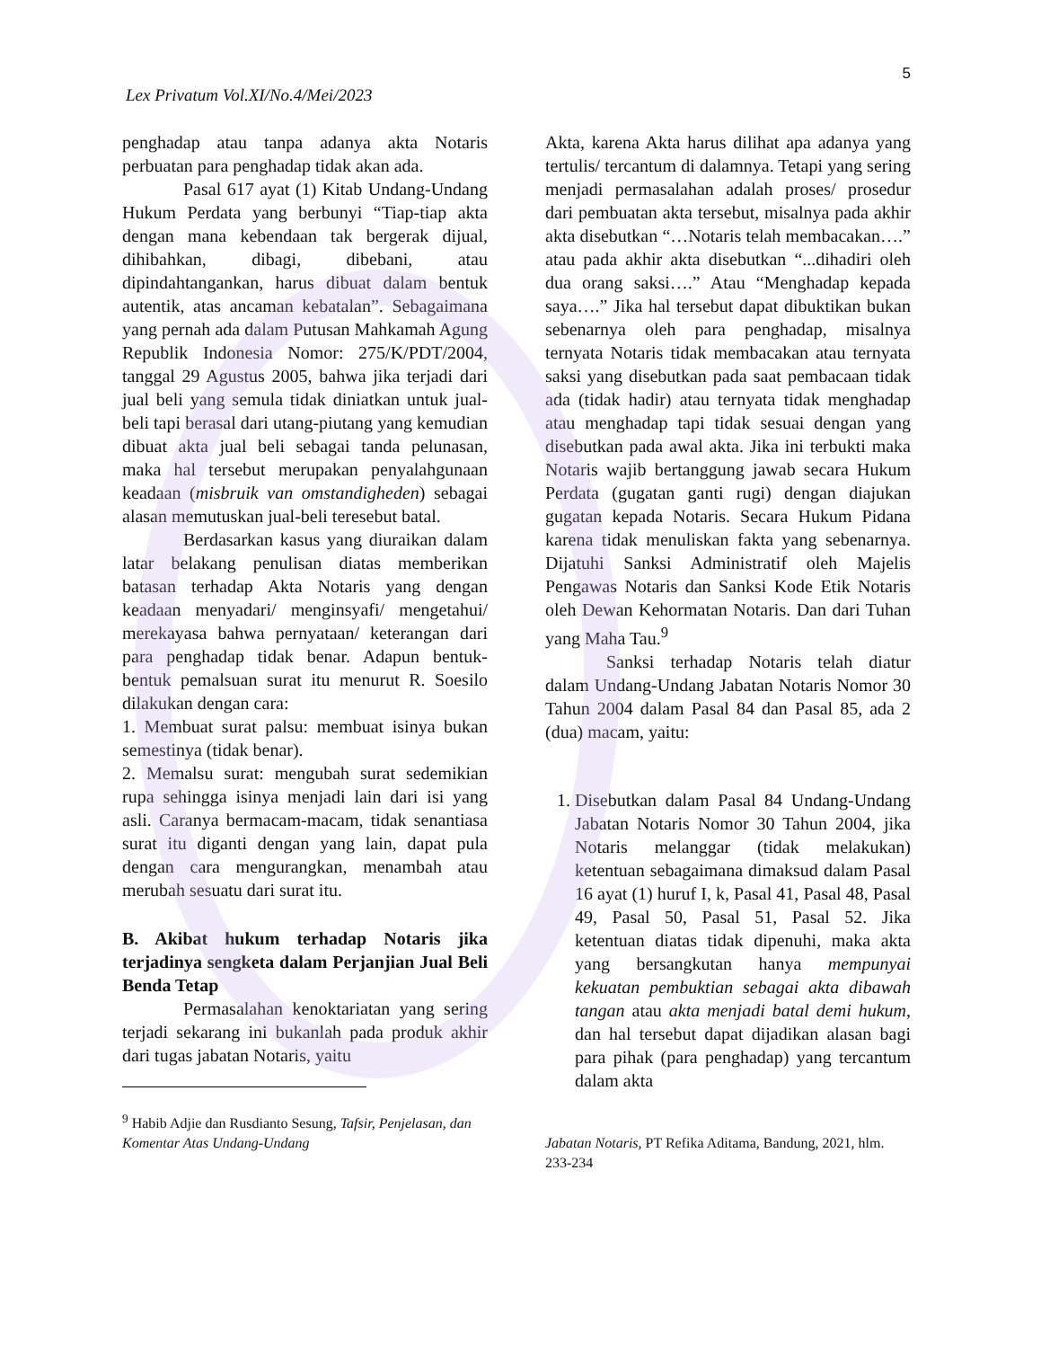5
Lex Privatum Vol.XI/No.4/Mei/2023
penghadap atau tanpa adanya akta Notaris perbuatan para penghadap tidak akan ada.
Pasal 617 ayat (1) Kitab Undang-Undang Hukum Perdata yang berbunyi “Tiap-tiap akta dengan mana kebendaan tak bergerak dijual, dihibahkan, dibagi, dibebani, atau dipindahtangankan, harus dibuat dalam bentuk autentik, atas ancaman kebatalan”. Sebagaimana yang pernah ada dalam Putusan Mahkamah Agung Republik Indonesia Nomor: 275/K/PDT/2004, tanggal 29 Agustus 2005, bahwa jika terjadi dari jual beli yang semula tidak diniatkan untuk jual-beli tapi berasal dari utang-piutang yang kemudian dibuat akta jual beli sebagai tanda pelunasan, maka hal tersebut merupakan penyalahgunaan keadaan (misbruik van omstandigheden) sebagai alasan memutuskan jual-beli teresebut batal.
Berdasarkan kasus yang diuraikan dalam latar belakang penulisan diatas memberikan batasan terhadap Akta Notaris yang dengan keadaan menyadari/ menginsyafi/ mengetahui/ merekayasa bahwa pernyataan/ keterangan dari para penghadap tidak benar. Adapun bentuk-bentuk pemalsuan surat itu menurut R. Soesilo dilakukan dengan cara:
1. Membuat surat palsu: membuat isinya bukan semestinya (tidak benar).
2. Memalsu surat: mengubah surat sedemikian rupa sehingga isinya menjadi lain dari isi yang asli. Caranya bermacam-macam, tidak senantiasa surat itu diganti dengan yang lain, dapat pula dengan cara mengurangkan, menambah atau merubah sesuatu dari surat itu.
B. Akibat hukum terhadap Notaris jika terjadinya sengketa dalam Perjanjian Jual Beli Benda Tetap
Permasalahan kenoktariatan yang sering terjadi sekarang ini bukanlah pada produk akhir dari tugas jabatan Notaris, yaitu
<sup>9</sup> Habib Adjie dan Rusdianto Sesung, Tafsir, Penjelasan, dan Komentar Atas Undang-Undang
Akta, karena Akta harus dilihat apa adanya yang tertulis/ tercantum di dalamnya. Tetapi yang sering menjadi permasalahan adalah proses/ prosedur dari pembuatan akta tersebut, misalnya pada akhir akta disebutkan “…Notaris telah membacakan….” atau pada akhir akta disebutkan “...dihadiri oleh dua orang saksi….” Atau “Menghadap kepada saya….” Jika hal tersebut dapat dibuktikan bukan sebenarnya oleh para penghadap, misalnya ternyata Notaris tidak membacakan atau ternyata saksi yang disebutkan pada saat pembacaan tidak ada (tidak hadir) atau ternyata tidak menghadap atau menghadap tapi tidak sesuai dengan yang disebutkan pada awal akta. Jika ini terbukti maka Notaris wajib bertanggung jawab secara Hukum Perdata (gugatan ganti rugi) dengan diajukan gugatan kepada Notaris. Secara Hukum Pidana karena tidak menuliskan fakta yang sebenarnya. Dijatuhi Sanksi Administratif oleh Majelis Pengawas Notaris dan Sanksi Kode Etik Notaris oleh Dewan Kehormatan Notaris. Dan dari Tuhan yang Maha Tau.<sup>9</sup>
Sanksi terhadap Notaris telah diatur dalam Undang-Undang Jabatan Notaris Nomor 30 Tahun 2004 dalam Pasal 84 dan Pasal 85, ada 2 (dua) macam, yaitu:
1. Disebutkan dalam Pasal 84 Undang-Undang Jabatan Notaris Nomor 30 Tahun 2004, jika Notaris melanggar (tidak melakukan) ketentuan sebagaimana dimaksud dalam Pasal 16 ayat (1) huruf I, k, Pasal 41, Pasal 48, Pasal 49, Pasal 50, Pasal 51, Pasal 52. Jika ketentuan diatas tidak dipenuhi, maka akta yang bersangkutan hanya mempunyai kekuatan pembuktian sebagai akta dibawah tangan atau akta menjadi batal demi hukum, dan hal tersebut dapat dijadikan alasan bagi para pihak (para penghadap) yang tercantum dalam akta
Jabatan Notaris, PT Refika Aditama, Bandung, 2021, hlm. 233-234